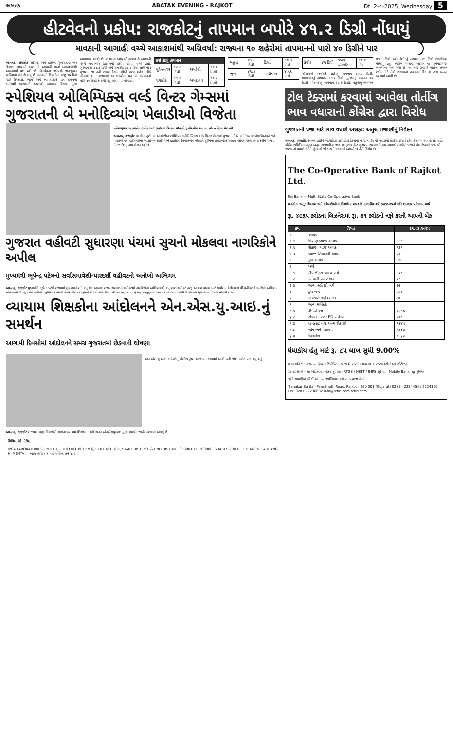અબતક ABATAK EVENING - RAJKOT Dt. 2-4-2025, Wednesday 5
હીટવેવનો પ્રકોપ: રાજકોટનું તાપમાન બપોરે ૪૧.૨ ડિગ્રી નોંધાયું
માવઠાની આગાહી વચ્ચે આકાશમાંથી અગ્નિવર્ષા: રાજ્યના ૧૦ શહેરોમાં તાપમાનનો પારો ૪૦ ડિગ્રીને પાર
અબતક, રાજકોટ સૌરાષ્ટ્ર અને દક્ષિણ ગુજરાતમાં ભર ઉનાળા કમોસમી વરસાદની આગાહી વચ્ચે આકાશમાંથી અગનવર્ષા થઇ રહી છે. હિટવેવના પ્રકોપથી જનજીવન ત્રાહિમામ પોકારી ગયું છે. આગામી દિવસોમાં હજી ગરમીનો પારો ઉંચકાશે. આજે અને આવતીકાલે પણ રાજ્યમાં કમોસમી વરસાદની આગાહી હવામાન વિભાગ દ્વારા આપવામાં આવી છે. રાજ્યમાં કમોસમી વરસાદની આગાહી વચ્ચે મંગળવારે હિટવેવનો પ્રકોપ જોવા મળ્યો હતો. સુરેન્દ્રનગર ૪૨.૩ ડિગ્રી અને રાજકોટ ૪૨.૨ ડિગ્રી સાથે માત્ર ગુજરાત જ નહીં સમગ્ર દેશના સૌથી ગરમ શહેર તરીકે નોંધાયા હતા. રાજ્યમાં ૧૦ શહેરોમાં મહત્તમ તાપમાનનો પારો ૪૦ ડિગ્રી કે તેથી વધુ રહેવા પામ્યો હતો.
| ક્યાં કેટલું તાપમાન | | | |
| --- | --- | --- | --- |
| સુરેન્દ્રનગર | ૪૨.૩ ડિગ્રી | અમરેલી | ૪૦.૯ ડિગ્રી |
| રાજકોટ | ૪૧.૨ ડિગ્રી | અમદાવાદ | ૪૦.૮ ડિગ્રી |
| મહુવા | ૪૧.૮ ડિગ્રી | ડિસા | ૪૦.૭ ડિગ્રી |
| ભુજ | ૪૧.૩ ડિગ્રી | ગાંધીનગર | ૪૦.૬ ડિગ્રી |
| કેશોદ | ૪૧ ડિગ્રી | કંડલા એરપોર્ટ | ૪૦.૪ ડિગ્રી |
સૌરાષ્ટ્રમાં અમરેલી શહેરનું તાપમાન ૪૦.૯ ડિગ્રી, ભાવનગરનું તાપમાન ૩૭.૨ ડિગ્રી, દ્વારકાનું તાપમાન ૩૦ ડિગ્રી, પોરબંદરનું તાપમાન ૩૯.૭ ડિગ્રી, મહુવાનું તાપમાન ૪૧.૮ ડિગ્રી અને કેશોદનું તાપમાન ૪૧ ડિગ્રી સેલ્શીયસ નોંધાયું હતું. એપ્રિલ માસના આરંભ જ સુર્યનારાયણ લાલચોળ બની ગયા છે. આ વર્ષ ઉનાળો પાછલા તમામ રેકોર્ડ તોડે તેવી સંભાવના હવામાન વિભાગ દ્વારા વ્યક્ત કરવામાં આવી છે.
સ્પેશિયલ ઓલિમ્પિક્સ વર્લ્ડ વિન્ટર ગેમ્સમાં ગુજરાતની બે મનોદિવ્યાંગ ખેલાડીઓ વિજેતા
મહેસાણાના આશાબેન ઠાકોર અને દાહોદના પિન્કલ ચૌહાણે ફ્લોરબોલ રમતમાં બ્રોન્ઝ મેડલ મેળવ્યો
અબતક, રાજકોટ ઇટલીના તુરીનમાં આયોજિત સ્પેશિયલ ઓલિમ્પિક્સ વર્લ્ડ વિન્ટર ગેમ્સમાં ગુજરાતની બે મનોદિવ્યાંગ ખેલાડીઓએ ડંકો વગાડ્યો છે. મહેસાણાના આશાબેન ઠાકોર અને દાહોદના પિન્કલબેન ચૌહાણે તુરીનમાં ફ્લોરબોલ રમતમાં બ્રોન્ઝ મેડલ પ્રાપ્ત કરીને રાજ્ય તેમજ દેશનું નામ રોશન કર્યું છે.
ગુજરાત વહીવટી સુધારણા પંચમાં સુચનો મોકલવા નાગરિકોને અપીલ
મુખ્યમંત્રી ભૂપેન્દ્ર પટેલનો સર્વાસમાવેશી-પારદર્શી વહીવટનો અનોખો અભિગમ
અબતક, રાજકોટ મુખ્યમંત્રી ભૂપેન્દ્ર પટેલે રાજ્યમાં ગુડ ગવર્નન્સને વધુ વેગ આપવા રાજ્ય સરકારના વહીવટમાં નાગરિકોના અભિપ્રાયથી વધુ સારા વહીવટ તરફ આગળ વધવા માટે સર્વાસમાવેશી-પારદર્શી વહીવટનો અનોખો અભિગમ અપનાવ્યો છે. ગુજરાત વહીવટી સુધારણા પંચની વેબસાઈટ પર સૂચનો મોકલી શકે. લિંક https://garcguj.in/ suggestion પર રાજ્યના નાગરિકો પોતાના સૂચનો-અભિપ્રાય મોકલી શકશે.
વ્યાયામ શિક્ષકોના આંદોલનને એન.એસ.યુ.આઇ.નું સમર્થન
આગામી દિવસોમાં આંદોલનને સમગ્ર ગુજરાતમાં છેડવાની ઘોષણા
એન.એસ.યુ.આઇ.કાર્યકરોનું પોલીસ દ્વારા અટકાયત કરવામાં આવી હતી જેમાં ઘર્ષણ પણ થયું હતું.
અબતક, રાજકોટ રાજ્યમાં ઘણા દિવસોથી ચાલતા વ્યાયામ શિક્ષકોના આંદોલનને એનએસયુઆઇ દ્વારા સમર્થન જાહેર કરવામાં આવ્યું છે.
સિવિલ કોર્ટ નોટીસ
IPCA LABORATORIES LIMITED, FOLIO NO. 0017706, CERT. NO. 185, START DIST. NO. & END DIST. NO. 358001 TO 360000, SHARES 2000 ... CHHAG & GAURANG H. MEHTA ... આજ તારીખ ૧ માહે એપ્રિલ સને ૨૦૨૫
ટોલ ટેક્સમાં કરવામાં આવેલા તોતીંગ ભાવ વધારાનો કોંગ્રેસ દ્વારા વિરોધ
ગુજરાતની પ્રજા માટે ભાવ વધારો અસહ્ય: અતુલ રાજાણીનું નિવેદન
અબતક, રાજકોટ નેશનલ હાઇવે ઓથોરિટી દ્વારા ટોલ ટેક્સમાં ૫ થી ૧૫% નો વધારાનો કોંગ્રેસ દ્વારા વિરોધ કરવામાં આવ્યો છે. શહેર કોંગ્રેસ સમિતિના પ્રમુખ અતુલ રાજાણીના જણાવ્યાનુસાર કેન્દ્ર ગુજરાત સરકારની નવા નાણાકીય વર્ષમાં પ્રજાને ટોલ ટેક્સમાં ૫% થી ૧૫% નો વધારો કરીને લુંટવાનો જે કારસો ઘડવામાં આવ્યો છે તેનો વિરોધ છે.
The Co-Operative Bank of Rajkot Ltd.
Raj Bank — Multi State Co-Operative Bank
ગ્રાહકોના અતૂટ વિશ્વાસ અને કર્મચારીઓના ટીમવર્કના સથવારે નાણાકીય વર્ષ ૨૦૨૪-૨૫નાં અંતે શાનદાર પરિણામ સાથે
રૂા. ૪૯૬૫ કરોડના બિઝનેસમાં રૂા. ૭૧ કરોડનો નફો કરતી આપની બેંક
| ક્રમ | વિગત | ૩૧.૦૩.૨૦૨૫ |
| --- | --- | --- |
| ૧ | આવક | |
| ૧.૧ | ધિરાણ વ્યાજ આવક | ૧૭૪ |
| ૧.૨ | રોકાણ વ્યાજ આવક | ૧૩૧ |
| ૧.૩ | વ્યાજ સિવાયની આવક | ૨૪ |
| ૨ | કુલ આવક | ૩૨૯ |
| ૩ | ખર્ચ | |
| ૩.૧ | ડીપોઝીટ્સ વ્યાજ ખર્ચ | ૧૫૮ |
| ૩.૨ | કર્મચારી પગાર ખર્ચ | ૨૮ |
| ૩.૩ | અન્ય વહીવટી ખર્ચ | ૭૨ |
| ૪ | કુલ ખર્ચ | ૨૫૮ |
| ૫ | કાર્યકારી નફો (૨-૪) | ૭૧ |
| ૬ | અન્ય માહિતી | |
| ૬.૧ | ડીપોઝીટ્સ | ૩૦૧૬ |
| ૬.૨ | રોકડ+કરન્ટ+FD બેલેન્સ | ૫૧૮ |
| ૬.૩ | G-Sec તથા અન્ય રોકાણો | ૧૧૪૫ |
| ૬.૪ | લોન અને ધિરાણો | ૧૯૪૯ |
| ૬.૫ | બિઝનેશ | ૪૯૬૫ |
ધંધાકીય હેતુ માટે રૂ. ૮૫ લાખ સુધી 9.00%
ગોલ્ડ લોન 9.50% — ફિક્સડ ડિપોઝિટ up to 6.75% (જનરલ) 7.25% (સીનીઅર સીટીઝન)
૨૭ શાખાઓ · ૧૭ એટીએમ · લોકર સુવિધા · RTGS / NEFT / IMPS સુવિધા · Mobile Banking સુવિધા
જુલી સાવલીયા સી.ઈ.ઓ. — જયંતિલાલ વસોયા ઇન્ચાર્જ ચેરમેન
'Sahakar Sarita', Panchnath Road, Rajkot - 360 001 (Gujarat) 0281 - 2234454 / 2224120 Fax: 0281 - 2236682 info@tcbrl.com tcbrl.com